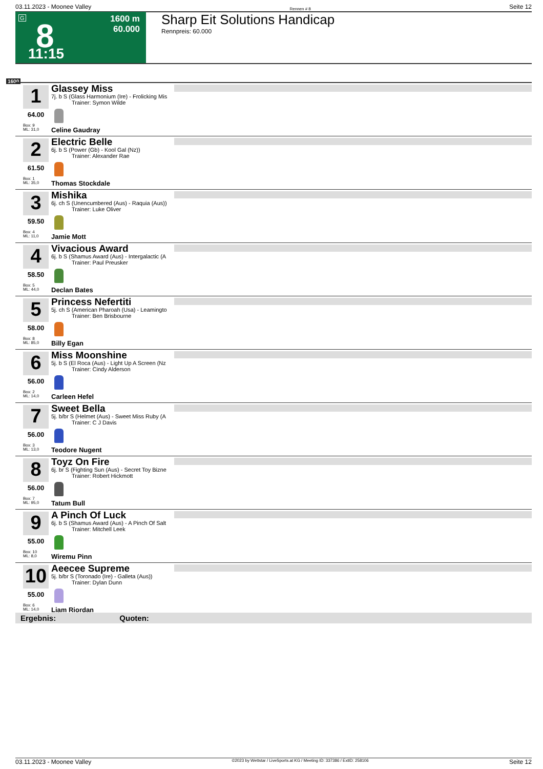03.11.2023 - Moonee Valley Rennen # 8 Seite 12
G 8 1600 m
60.000
11:15
Sharp Eit Solutions Handicap
Rennpreis: 60.000
1600
1
64.00
Box: 9
ML: 31,0
Glassey Miss
7j. b S (Glass Harmonium (Ire) - Frolicking Mis
Trainer: Symon Wilde
Celine Gaudray
2
61.50
Box: 1
ML: 35,0
Electric Belle
6j. b S (Power (Gb) - Kool Gal (Nz))
Trainer: Alexander Rae
Thomas Stockdale
3
59.50
Box: 4
ML: 11,0
Mishika
6j. ch S (Unencumbered (Aus) - Raquia (Aus))
Trainer: Luke Oliver
Jamie Mott
4
58.50
Box: 5
ML: 44,0
Vivacious Award
6j. b S (Shamus Award (Aus) - Intergalactic (A
Trainer: Paul Preusker
Declan Bates
5
58.00
Box: 8
ML: 85,0
Princess Nefertiti
5j. ch S (American Pharoah (Usa) - Leamingto
Trainer: Ben Brisbourne
Billy Egan
6
56.00
Box: 2
ML: 14,0
Miss Moonshine
5j. b S (El Roca (Aus) - Light Up A Screen (Nz
Trainer: Cindy Alderson
Carleen Hefel
7
56.00
Box: 3
ML: 13,0
Sweet Bella
5j. b/br S (Helmet (Aus) - Sweet Miss Ruby (A
Trainer: C J Davis
Teodore Nugent
8
56.00
Box: 7
ML: 95,0
Toyz On Fire
6j. br S (Fighting Sun (Aus) - Secret Toy Bizne
Trainer: Robert Hickmott
Tatum Bull
9
55.00
Box: 10
ML: 8,0
A Pinch Of Luck
6j. b S (Shamus Award (Aus) - A Pinch Of Salt
Trainer: Mitchell Leek
Wiremu Pinn
10
55.00
Box: 6
ML: 14,0
Aeecee Supreme
5j. b/br S (Toronado (Ire) - Galleta (Aus))
Trainer: Dylan Dunn
Liam Riordan
Ergebnis: Quoten:
03.11.2023 - Moonee Valley ©2023 by Wettstar / LiveSports.at KG / Meeting ID: 337386 / ExtID: 258106 Seite 12